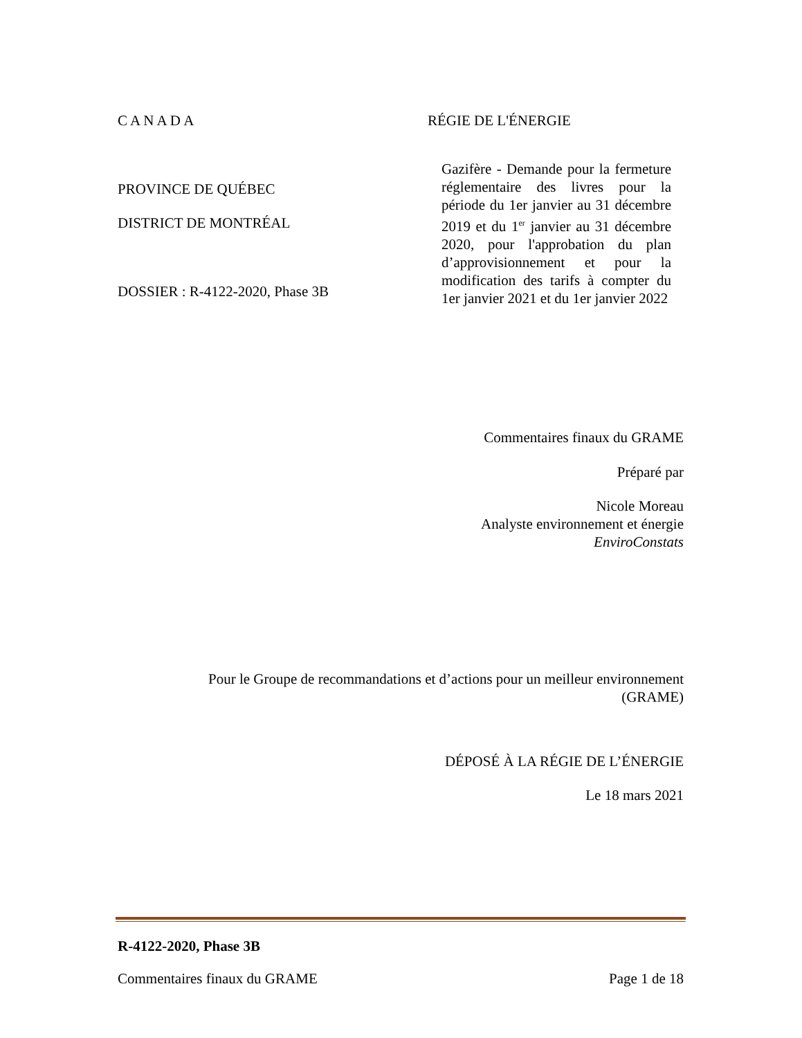C A N A D A
PROVINCE DE QUÉBEC
DISTRICT DE MONTRÉAL
DOSSIER : R-4122-2020, Phase 3B
RÉGIE DE L'ÉNERGIE
Gazifère - Demande pour la fermeture réglementaire des livres pour la période du 1er janvier au 31 décembre 2019 et du 1<sup>er</sup> janvier au 31 décembre 2020, pour l'approbation du plan d’approvisionnement et pour la modification des tarifs à compter du 1er janvier 2021 et du 1er janvier 2022
Commentaires finaux du GRAME
Préparé par
Nicole Moreau
Analyste environnement et énergie
EnviroConstats
Pour le Groupe de recommandations et d’actions pour un meilleur environnement
(GRAME)
DÉPOSÉ À LA RÉGIE DE L’ÉNERGIE
Le 18 mars 2021
R-4122-2020, Phase 3B
Commentaires finaux du GRAME Page 1 de 18